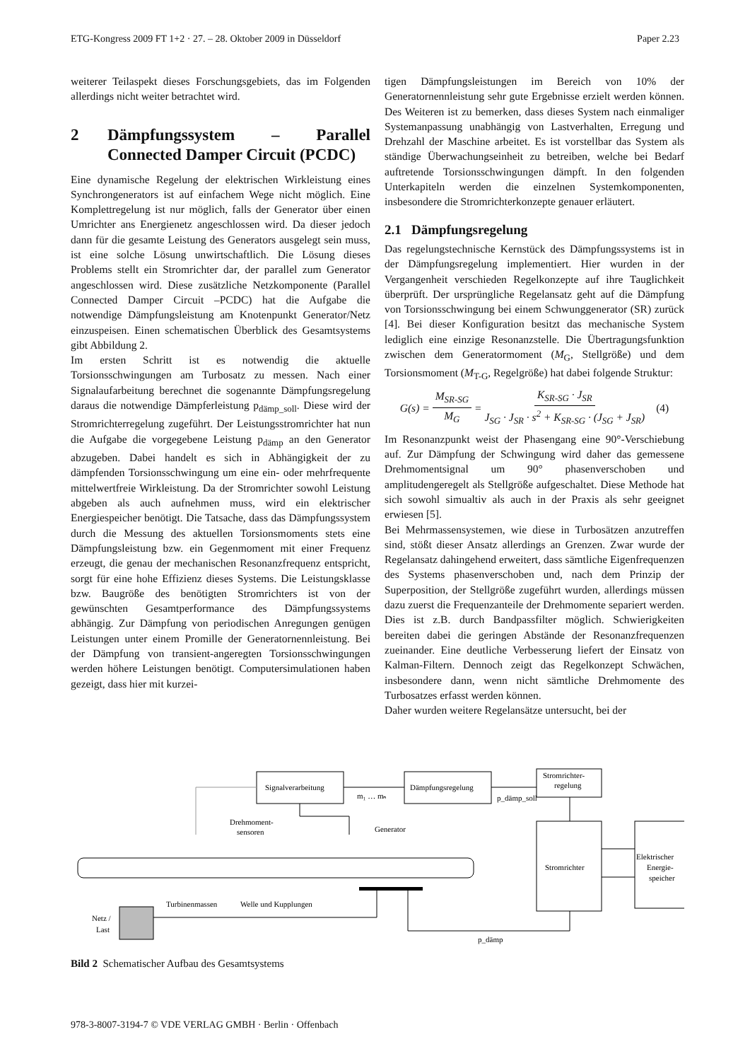ETG-Kongress 2009 FT 1+2 · 27. – 28. Oktober 2009 in Düsseldorf Paper 2.23
weiterer Teilaspekt dieses Forschungsgebiets, das im Folgenden allerdings nicht weiter betrachtet wird.
2 Dämpfungssystem – Parallel Connected Damper Circuit (PCDC)
Eine dynamische Regelung der elektrischen Wirkleistung eines Synchrongenerators ist auf einfachem Wege nicht möglich. Eine Komplettregelung ist nur möglich, falls der Generator über einen Umrichter ans Energienetz angeschlossen wird. Da dieser jedoch dann für die gesamte Leistung des Generators ausgelegt sein muss, ist eine solche Lösung unwirtschaftlich. Die Lösung dieses Problems stellt ein Stromrichter dar, der parallel zum Generator angeschlossen wird. Diese zusätzliche Netzkomponente (Parallel Connected Damper Circuit –PCDC) hat die Aufgabe die notwendige Dämpfungsleistung am Knotenpunkt Generator/Netz einzuspeisen. Einen schematischen Überblick des Gesamtsystems gibt Abbildung 2.
Im ersten Schritt ist es notwendig die aktuelle Torsionsschwingungen am Turbosatz zu messen. Nach einer Signalaufarbeitung berechnet die sogenannte Dämpfungsregelung daraus die notwendige Dämpferleistung p<sub>dämp_soll</sub>. Diese wird der Stromrichterregelung zugeführt. Der Leistungsstromrichter hat nun die Aufgabe die vorgegebene Leistung p<sub>dämp</sub> an den Generator abzugeben. Dabei handelt es sich in Abhängigkeit der zu dämpfenden Torsionsschwingung um eine ein- oder mehrfrequente mittelwertfreie Wirkleistung. Da der Stromrichter sowohl Leistung abgeben als auch aufnehmen muss, wird ein elektrischer Energiespeicher benötigt. Die Tatsache, dass das Dämpfungssystem durch die Messung des aktuellen Torsionsmoments stets eine Dämpfungsleistung bzw. ein Gegenmoment mit einer Frequenz erzeugt, die genau der mechanischen Resonanzfrequenz entspricht, sorgt für eine hohe Effizienz dieses Systems. Die Leistungsklasse bzw. Baugröße des benötigten Stromrichters ist von der gewünschten Gesamtperformance des Dämpfungssystems abhängig. Zur Dämpfung von periodischen Anregungen genügen Leistungen unter einem Promille der Generatornennleistung. Bei der Dämpfung von transient-angeregten Torsionsschwingungen werden höhere Leistungen benötigt. Computersimulationen haben gezeigt, dass hier mit kurzei-
tigen Dämpfungsleistungen im Bereich von 10% der Generatornennleistung sehr gute Ergebnisse erzielt werden können. Des Weiteren ist zu bemerken, dass dieses System nach einmaliger Systemanpassung unabhängig von Lastverhalten, Erregung und Drehzahl der Maschine arbeitet. Es ist vorstellbar das System als ständige Überwachungseinheit zu betreiben, welche bei Bedarf auftretende Torsionsschwingungen dämpft. In den folgenden Unterkapiteln werden die einzelnen Systemkomponenten, insbesondere die Stromrichterkonzepte genauer erläutert.
2.1 Dämpfungsregelung
Das regelungstechnische Kernstück des Dämpfungssystems ist in der Dämpfungsregelung implementiert. Hier wurden in der Vergangenheit verschieden Regelkonzepte auf ihre Tauglichkeit überprüft. Der ursprüngliche Regelansatz geht auf die Dämpfung von Torsionsschwingung bei einem Schwunggenerator (SR) zurück [4]. Bei dieser Konfiguration besitzt das mechanische System lediglich eine einzige Resonanzstelle. Die Übertragungsfunktion zwischen dem Generatormoment (M<sub>G</sub>, Stellgröße) und dem Torsionsmoment (M<sub>T-G</sub>, Regelgröße) hat dabei folgende Struktur:
G(s) = M<sub>SR-SG</sub> M<sub>G</sub> = K<sub>SR-SG</sub> · J<sub>SR</sub> J<sub>SG</sub> · J<sub>SR</sub> · s<sup>2</sup> + K<sub>SR-SG</sub> · (J<sub>SG</sub> + J<sub>SR</sub>) (4)
Im Resonanzpunkt weist der Phasengang eine 90°-Verschiebung auf. Zur Dämpfung der Schwingung wird daher das gemessene Drehmomentsignal um 90° phasenverschoben und amplitudengeregelt als Stellgröße aufgeschaltet. Diese Methode hat sich sowohl simualtiv als auch in der Praxis als sehr geeignet erwiesen [5].
Bei Mehrmassensystemen, wie diese in Turbosätzen anzutreffen sind, stößt dieser Ansatz allerdings an Grenzen. Zwar wurde der Regelansatz dahingehend erweitert, dass sämtliche Eigenfrequenzen des Systems phasenverschoben und, nach dem Prinzip der Superposition, der Stellgröße zugeführt wurden, allerdings müssen dazu zuerst die Frequenzanteile der Drehmomente separiert werden. Dies ist z.B. durch Bandpassfilter möglich. Schwierigkeiten bereiten dabei die geringen Abstände der Resonanzfrequenzen zueinander. Eine deutliche Verbesserung liefert der Einsatz von Kalman-Filtern. Dennoch zeigt das Regelkonzept Schwächen, insbesondere dann, wenn nicht sämtliche Drehmomente des Turbosatzes erfasst werden können.
Daher wurden weitere Regelansätze untersucht, bei der
Signalverarbeitung
m₁ … mₙ
Dämpfungsregelung
p_dämp_soll
Stromrichter-
regelung
Drehmoment-
sensoren
Generator
Stromrichter
Elektrischer
Energie-
speicher
Turbinenmassen
Welle und Kupplungen
Netz /
Last
p_dämp
Bild 2 Schematischer Aufbau des Gesamtsystems
978-3-8007-3194-7 © VDE VERLAG GMBH · Berlin · Offenbach